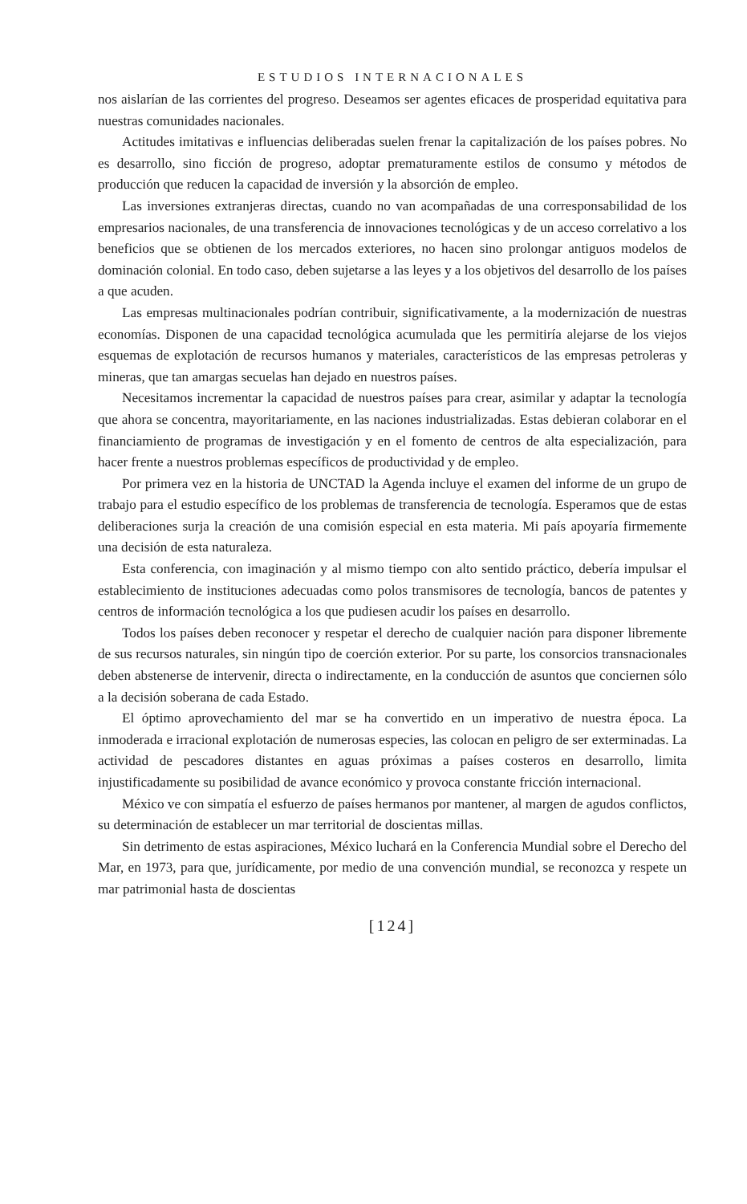ESTUDIOS INTERNACIONALES
nos aislarían de las corrientes del progreso. Deseamos ser agentes eficaces de prosperidad equitativa para nuestras comunidades nacionales.
Actitudes imitativas e influencias deliberadas suelen frenar la capitalización de los países pobres. No es desarrollo, sino ficción de progreso, adoptar prematuramente estilos de consumo y métodos de producción que reducen la capacidad de inversión y la absorción de empleo.
Las inversiones extranjeras directas, cuando no van acompañadas de una corresponsabilidad de los empresarios nacionales, de una transferencia de innovaciones tecnológicas y de un acceso correlativo a los beneficios que se obtienen de los mercados exteriores, no hacen sino prolongar antiguos modelos de dominación colonial. En todo caso, deben sujetarse a las leyes y a los objetivos del desarrollo de los países a que acuden.
Las empresas multinacionales podrían contribuir, significativamente, a la modernización de nuestras economías. Disponen de una capacidad tecnológica acumulada que les permitiría alejarse de los viejos esquemas de explotación de recursos humanos y materiales, característicos de las empresas petroleras y mineras, que tan amargas secuelas han dejado en nuestros países.
Necesitamos incrementar la capacidad de nuestros países para crear, asimilar y adaptar la tecnología que ahora se concentra, mayoritariamente, en las naciones industrializadas. Estas debieran colaborar en el financiamiento de programas de investigación y en el fomento de centros de alta especialización, para hacer frente a nuestros problemas específicos de productividad y de empleo.
Por primera vez en la historia de UNCTAD la Agenda incluye el examen del informe de un grupo de trabajo para el estudio específico de los problemas de transferencia de tecnología. Esperamos que de estas deliberaciones surja la creación de una comisión especial en esta materia. Mi país apoyaría firmemente una decisión de esta naturaleza.
Esta conferencia, con imaginación y al mismo tiempo con alto sentido práctico, debería impulsar el establecimiento de instituciones adecuadas como polos transmisores de tecnología, bancos de patentes y centros de información tecnológica a los que pudiesen acudir los países en desarrollo.
Todos los países deben reconocer y respetar el derecho de cualquier nación para disponer libremente de sus recursos naturales, sin ningún tipo de coerción exterior. Por su parte, los consorcios transnacionales deben abstenerse de intervenir, directa o indirectamente, en la conducción de asuntos que conciernen sólo a la decisión soberana de cada Estado.
El óptimo aprovechamiento del mar se ha convertido en un imperativo de nuestra época. La inmoderada e irracional explotación de numerosas especies, las colocan en peligro de ser exterminadas. La actividad de pescadores distantes en aguas próximas a países costeros en desarrollo, limita injustificadamente su posibilidad de avance económico y provoca constante fricción internacional.
México ve con simpatía el esfuerzo de países hermanos por mantener, al margen de agudos conflictos, su determinación de establecer un mar territorial de doscientas millas.
Sin detrimento de estas aspiraciones, México luchará en la Conferencia Mundial sobre el Derecho del Mar, en 1973, para que, jurídicamente, por medio de una convención mundial, se reconozca y respete un mar patrimonial hasta de doscientas
[124]